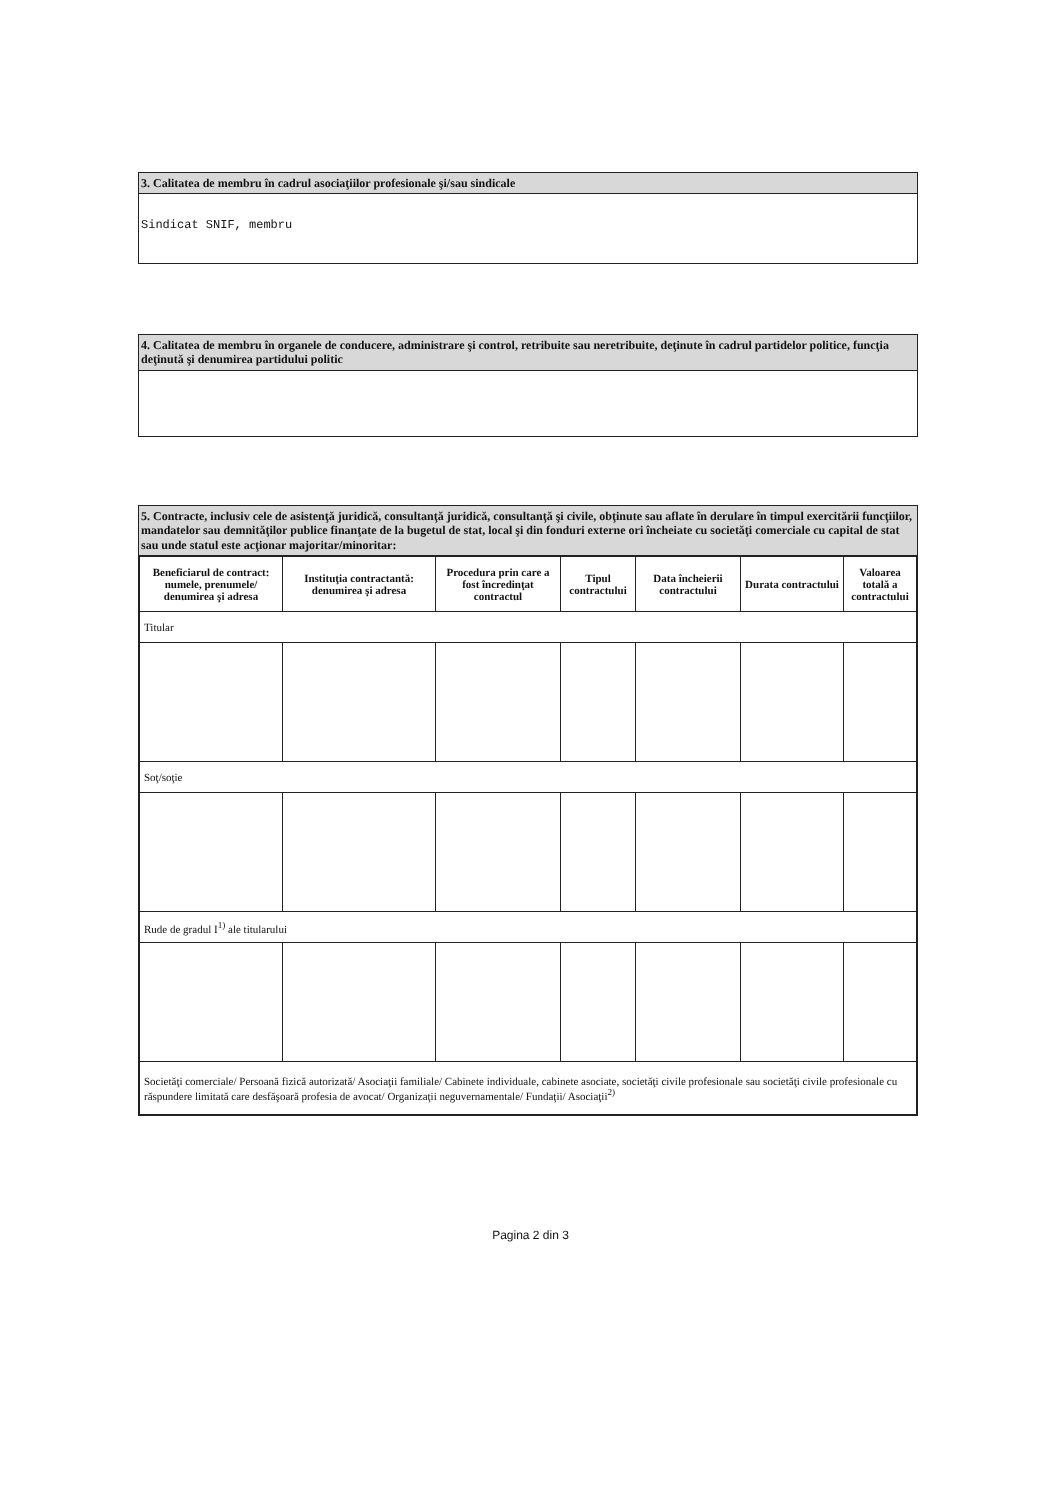3. Calitatea de membru în cadrul asociaţiilor profesionale şi/sau sindicale
Sindicat SNIF, membru
4. Calitatea de membru în organele de conducere, administrare şi control, retribuite sau neretribuite, deţinute în cadrul partidelor politice, funcţia deţinută şi denumirea partidului politic
5. Contracte, inclusiv cele de asistenţă juridică, consultanţă juridică, consultanţă şi civile, obţinute sau aflate în derulare în timpul exercitării funcţiilor, mandatelor sau demnităţilor publice finanţate de la bugetul de stat, local şi din fonduri externe ori încheiate cu societăţi comerciale cu capital de stat sau unde statul este acţionar majoritar/minoritar:
| Beneficiarul de contract: numele, prenumele/ denumirea şi adresa | Instituţia contractantă: denumirea şi adresa | Procedura prin care a fost încredinţat contractul | Tipul contractului | Data încheierii contractului | Durata contractului | Valoarea totală a contractului |
| --- | --- | --- | --- | --- | --- | --- |
| Titular | | | | | | |
| Soţ/soţie | | | | | | |
| Rude de gradul I<sup>1)</sup> ale titularului | | | | | | |
| Societăţi comerciale/ Persoană fizică autorizată/ Asociaţii familiale/ Cabinete individuale, cabinete asociate, societăţi civile profesionale sau societăţi civile profesionale cu răspundere limitată care desfăşoară profesia de avocat/ Organizaţii neguvernamentale/ Fundaţii/ Asociaţii<sup>2)</sup> | | | | | | |
Pagina 2 din 3